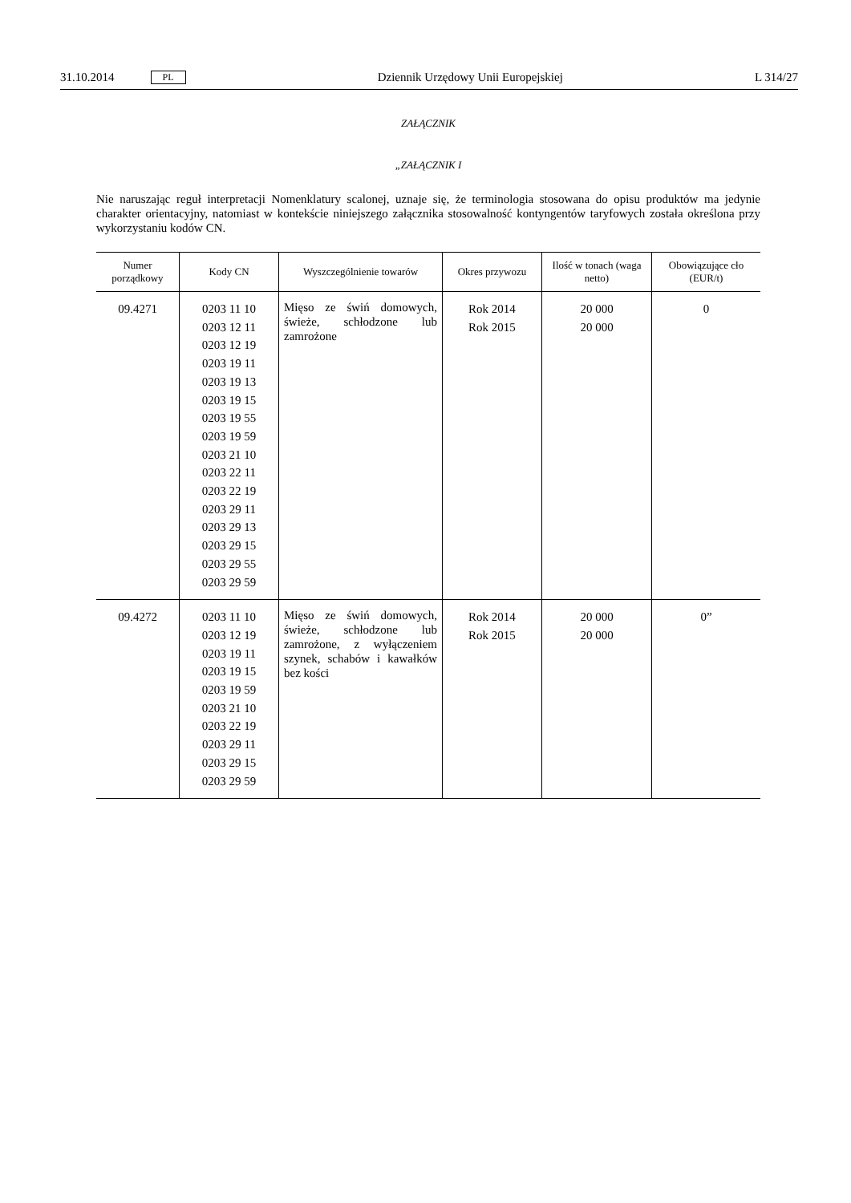31.10.2014 PL Dziennik Urzędowy Unii Europejskiej L 314/27
ZAŁĄCZNIK
„ZAŁĄCZNIK I
Nie naruszając reguł interpretacji Nomenklatury scalonej, uznaje się, że terminologia stosowana do opisu produktów ma jedynie charakter orientacyjny, natomiast w kontekście niniejszego załącznika stosowalność kontyngentów taryfowych została określona przy wykorzystaniu kodów CN.
| Numer porządkowy | Kody CN | Wyszczególnienie towarów | Okres przywozu | Ilość w tonach (waga netto) | Obowiązujące cło (EUR/t) |
| --- | --- | --- | --- | --- | --- |
| 09.4271 | 0203 11 10 0203 12 11 0203 12 19 0203 19 11 0203 19 13 0203 19 15 0203 19 55 0203 19 59 0203 21 10 0203 22 11 0203 22 19 0203 29 11 0203 29 13 0203 29 15 0203 29 55 0203 29 59 | Mięso ze świń domowych, świeże, schłodzone lub zamrożone | Rok 2014 Rok 2015 | 20 000 20 000 | 0 |
| 09.4272 | 0203 11 10 0203 12 19 0203 19 11 0203 19 15 0203 19 59 0203 21 10 0203 22 19 0203 29 11 0203 29 15 0203 29 59 | Mięso ze świń domowych, świeże, schłodzone lub zamrożone, z wyłączeniem szynek, schabów i kawałków bez kości | Rok 2014 Rok 2015 | 20 000 20 000 | 0” |